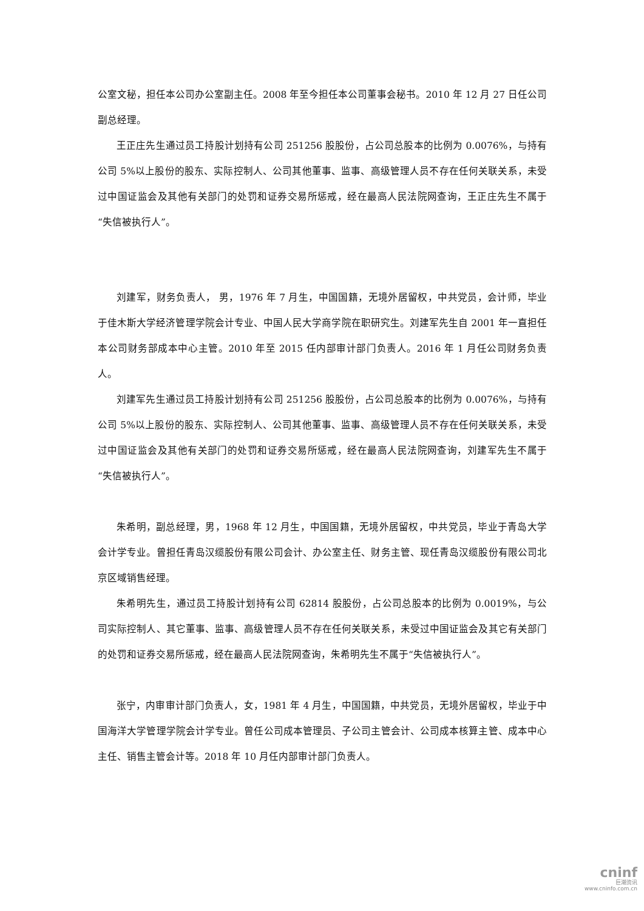公室文秘，担任本公司办公室副主任。2008 年至今担任本公司董事会秘书。2010 年 12 月 27 日任公司副总经理。
王正庄先生通过员工持股计划持有公司 251256 股股份，占公司总股本的比例为 0.0076%，与持有公司 5%以上股份的股东、实际控制人、公司其他董事、监事、高级管理人员不存在任何关联关系，未受过中国证监会及其他有关部门的处罚和证券交易所惩戒，经在最高人民法院网查询，王正庄先生不属于“失信被执行人”。
刘建军，财务负责人， 男，1976 年 7 月生，中国国籍，无境外居留权，中共党员，会计师，毕业于佳木斯大学经济管理学院会计专业、中国人民大学商学院在职研究生。刘建军先生自 2001 年一直担任本公司财务部成本中心主管。2010 年至 2015 任内部审计部门负责人。2016 年 1 月任公司财务负责人。
刘建军先生通过员工持股计划持有公司 251256 股股份，占公司总股本的比例为 0.0076%，与持有公司 5%以上股份的股东、实际控制人、公司其他董事、监事、高级管理人员不存在任何关联关系，未受过中国证监会及其他有关部门的处罚和证券交易所惩戒，经在最高人民法院网查询，刘建军先生不属于“失信被执行人”。
朱希明，副总经理，男，1968 年 12 月生，中国国籍，无境外居留权，中共党员，毕业于青岛大学会计学专业。曾担任青岛汉缆股份有限公司会计、办公室主任、财务主管、现任青岛汉缆股份有限公司北京区域销售经理。
朱希明先生，通过员工持股计划持有公司 62814 股股份，占公司总股本的比例为 0.0019%，与公司实际控制人、其它董事、监事、高级管理人员不存在任何关联关系，未受过中国证监会及其它有关部门的处罚和证券交易所惩戒，经在最高人民法院网查询，朱希明先生不属于“失信被执行人”。
张宁，内审审计部门负责人，女，1981 年 4 月生，中国国籍，中共党员，无境外居留权，毕业于中国海洋大学管理学院会计学专业。曾任公司成本管理员、子公司主管会计、公司成本核算主管、成本中心主任、销售主管会计等。2018 年 10 月任内部审计部门负责人。
cninf
巨潮资讯
www.cninfo.com.cn